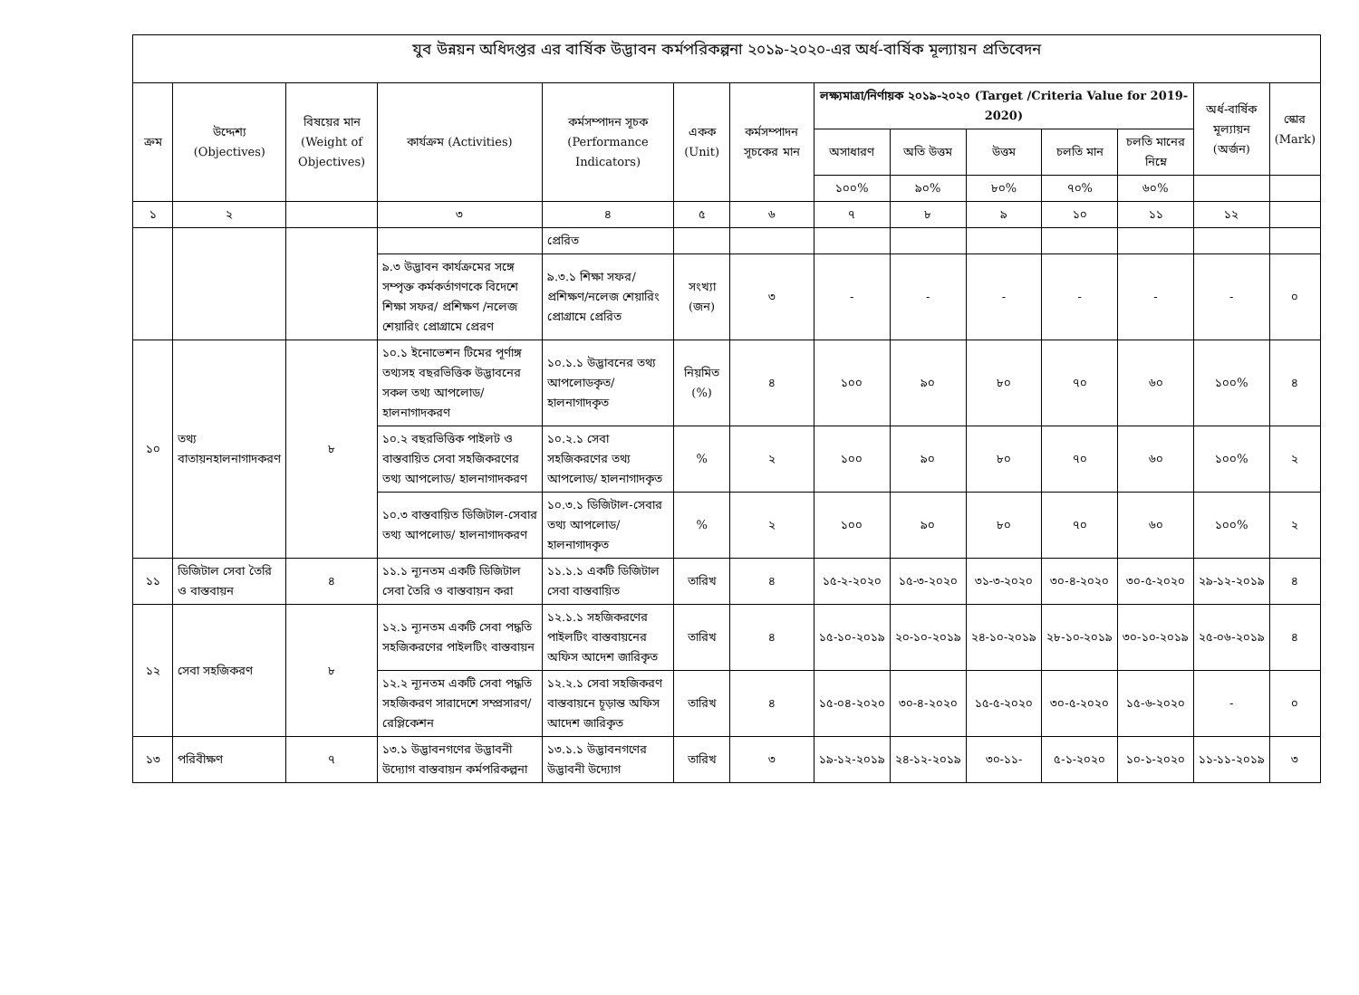যুব উন্নয়ন অধিদপ্তর এর বার্ষিক উদ্ভাবন কর্মপরিকল্পনা ২০১৯-২০২০-এর অর্ধ-বার্ষিক মূল্যায়ন প্রতিবেদন
| ক্রম | উদ্দেশ্য (Objectives) | বিষয়ের মান (Weight of Objectives) | কার্যক্রম (Activities) | কর্মসম্পাদন সূচক (Performance Indicators) | একক (Unit) | কর্মসম্পাদন সূচকের মান | লক্ষ্যমাত্রা/নির্ণায়ক ২০১৯-২০২০ (Target /Criteria Value for 2019-2020) | | | | | অর্ধ-বার্ষিক মূল্যায়ন (অর্জন) | স্কোর (Mark) |
| --- | --- | --- | --- | --- | --- | --- | --- | --- | --- | --- | --- | --- | --- |
| | | | | | | | অসাধারণ | অতি উত্তম | উত্তম | চলতি মান | চলতি মানের নিম্নে | | |
| | | | | | | | ১০০% | ৯০% | ৮০% | ৭০% | ৬০% | | |
| ১ | ২ | | ৩ | ৪ | ৫ | ৬ | ৭ | ৮ | ৯ | ১০ | ১১ | ১২ | |
| | | | | প্রেরিত | | | | | | | | | |
| | | | ৯.৩ উদ্ভাবন কার্যক্রমের সঙ্গে সম্পৃক্ত কর্মকর্তাগণকে বিদেশে শিক্ষা সফর/ প্রশিক্ষণ /নলেজ শেয়ারিং প্রোগ্রামে প্রেরণ | ৯.৩.১ শিক্ষা সফর/ প্রশিক্ষণ/নলেজ শেয়ারিং প্রোগ্রামে প্রেরিত | সংখ্যা (জন) | ৩ | - | - | - | - | - | - | ০ |
| ১০ | তথ্য বাতায়নহালনাগাদকরণ | ৮ | ১০.১ ইনোভেশন টিমের পূর্ণাঙ্গ তথ্যসহ বছরভিত্তিক উদ্ভাবনের সকল তথ্য আপলোড/ হালনাগাদকরণ | ১০.১.১ উদ্ভাবনের তথ্য আপলোডকৃত/ হালনাগাদকৃত | নিয়মিত (%) | ৪ | ১০০ | ৯০ | ৮০ | ৭০ | ৬০ | ১০০% | ৪ |
| | | | ১০.২ বছরভিত্তিক পাইলট ও বাস্তবায়িত সেবা সহজিকরণের তথ্য আপলোড/ হালনাগাদকরণ | ১০.২.১ সেবা সহজিকরণের তথ্য আপলোড/ হালনাগাদকৃত | % | ২ | ১০০ | ৯০ | ৮০ | ৭০ | ৬০ | ১০০% | ২ |
| | | | ১০.৩ বাস্তবায়িত ডিজিটাল-সেবার তথ্য আপলোড/ হালনাগাদকরণ | ১০.৩.১ ডিজিটাল-সেবার তথ্য আপলোড/ হালনাগাদকৃত | % | ২ | ১০০ | ৯০ | ৮০ | ৭০ | ৬০ | ১০০% | ২ |
| ১১ | ডিজিটাল সেবা তৈরি ও বাস্তবায়ন | ৪ | ১১.১ ন্যূনতম একটি ডিজিটাল সেবা তৈরি ও বাস্তবায়ন করা | ১১.১.১ একটি ডিজিটাল সেবা বাস্তবায়িত | তারিখ | ৪ | ১৫-২-২০২০ | ১৫-৩-২০২০ | ৩১-৩-২০২০ | ৩০-৪-২০২০ | ৩০-৫-২০২০ | ২৯-১২-২০১৯ | ৪ |
| ১২ | সেবা সহজিকরণ | ৮ | ১২.১ ন্যূনতম একটি সেবা পদ্ধতি সহজিকরণের পাইলটিং বাস্তবায়ন | ১২.১.১ সহজিকরণের পাইলটিং বাস্তবায়নের অফিস আদেশ জারিকৃত | তারিখ | ৪ | ১৫-১০-২০১৯ | ২০-১০-২০১৯ | ২৪-১০-২০১৯ | ২৮-১০-২০১৯ | ৩০-১০-২০১৯ | ২৫-০৬-২০১৯ | ৪ |
| | | | ১২.২ ন্যূনতম একটি সেবা পদ্ধতি সহজিকরণ সারাদেশে সম্প্রসারণ/ রেপ্লিকেশন | ১২.২.১ সেবা সহজিকরণ বাস্তবায়নে চূড়ান্ত অফিস আদেশ জারিকৃত | তারিখ | ৪ | ১৫-০৪-২০২০ | ৩০-৪-২০২০ | ১৫-৫-২০২০ | ৩০-৫-২০২০ | ১৫-৬-২০২০ | - | ০ |
| ১৩ | পরিবীক্ষণ | ৭ | ১৩.১ উদ্ভাবনগণের উদ্ভাবনী উদ্যোগ বাস্তবায়ন কর্মপরিকল্পনা | ১৩.১.১ উদ্ভাবনগণের উদ্ভাবনী উদ্যোগ | তারিখ | ৩ | ১৯-১২-২০১৯ | ২৪-১২-২০১৯ | ৩০-১১- | ৫-১-২০২০ | ১০-১-২০২০ | ১১-১১-২০১৯ | ৩ |